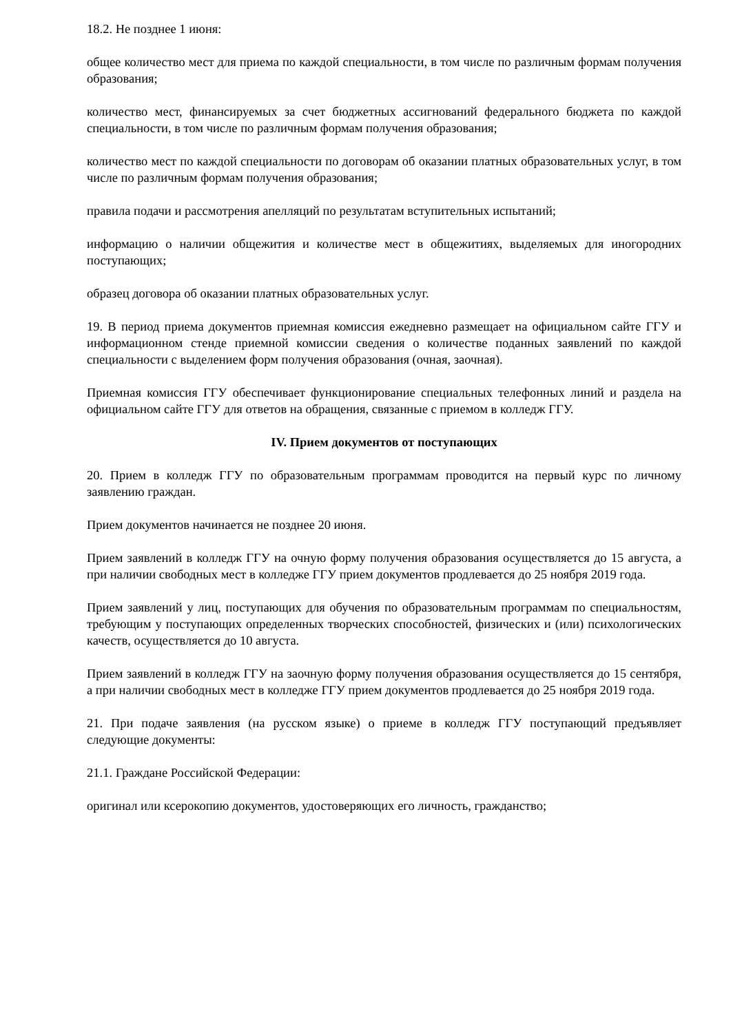18.2. Не позднее 1 июня:
общее количество мест для приема по каждой специальности, в том числе по различным формам получения образования;
количество мест, финансируемых за счет бюджетных ассигнований федерального бюджета по каждой специальности, в том числе по различным формам получения образования;
количество мест по каждой специальности по договорам об оказании платных образовательных услуг, в том числе по различным формам получения образования;
правила подачи и рассмотрения апелляций по результатам вступительных испытаний;
информацию о наличии общежития и количестве мест в общежитиях, выделяемых для иногородних поступающих;
образец договора об оказании платных образовательных услуг.
19. В период приема документов приемная комиссия ежедневно размещает на официальном сайте ГГУ и информационном стенде приемной комиссии сведения о количестве поданных заявлений по каждой специальности с выделением форм получения образования (очная, заочная).
Приемная комиссия ГГУ обеспечивает функционирование специальных телефонных линий и раздела на официальном сайте ГГУ для ответов на обращения, связанные с приемом в колледж ГГУ.
IV. Прием документов от поступающих
20. Прием в колледж ГГУ по образовательным программам проводится на первый курс по личному заявлению граждан.
Прием документов начинается не позднее 20 июня.
Прием заявлений в колледж ГГУ на очную форму получения образования осуществляется до 15 августа, а при наличии свободных мест в колледже ГГУ прием документов продлевается до 25 ноября 2019 года.
Прием заявлений у лиц, поступающих для обучения по образовательным программам по специальностям, требующим у поступающих определенных творческих способностей, физических и (или) психологических качеств, осуществляется до 10 августа.
Прием заявлений в колледж ГГУ на заочную форму получения образования осуществляется до 15 сентября, а при наличии свободных мест в колледже ГГУ прием документов продлевается до 25 ноября 2019 года.
21. При подаче заявления (на русском языке) о приеме в колледж ГГУ поступающий предъявляет следующие документы:
21.1. Граждане Российской Федерации:
оригинал или ксерокопию документов, удостоверяющих его личность, гражданство;